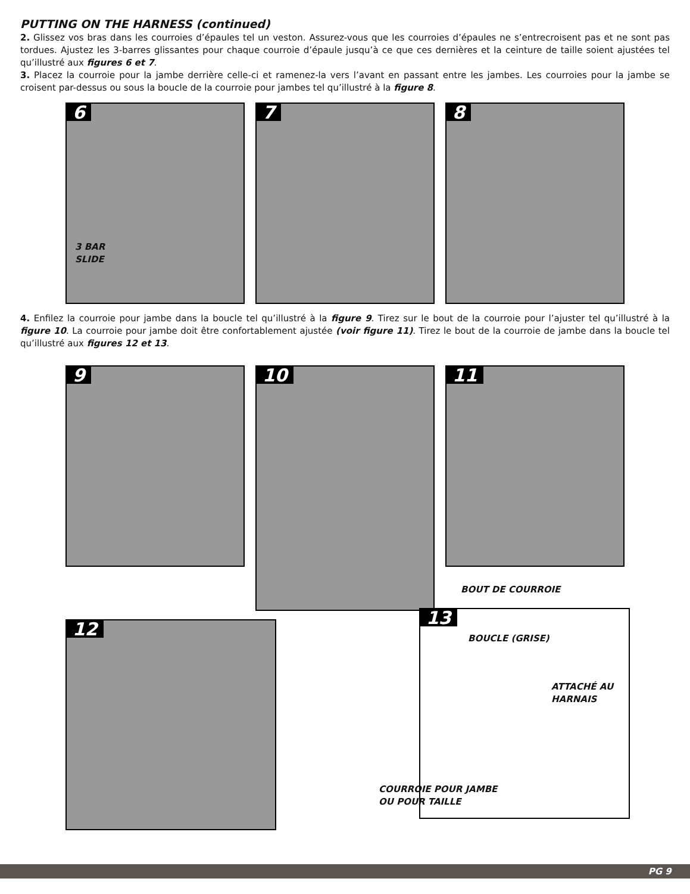PUTTING ON THE HARNESS (continued)
2. Glissez vos bras dans les courroies d’épaules tel un veston. Assurez-vous que les courroies d’épaules ne s’entrecroisent pas et ne sont pas tordues. Ajustez les 3-barres glissantes pour chaque courroie d’épaule jusqu’à ce que ces dernières et la ceinture de taille soient ajustées tel qu’illustré aux figures 6 et 7.
3. Placez la courroie pour la jambe derrière celle-ci et ramenez-la vers l’avant en passant entre les jambes. Les courroies pour la jambe se croisent par-dessus ou sous la boucle de la courroie pour jambes tel qu’illustré à la figure 8.
6
3 BAR
SLIDE
7 8
4. Enfilez la courroie pour jambe dans la boucle tel qu’illustré à la figure 9. Tirez sur le bout de la courroie pour l’ajuster tel qu’illustré à la figure 10. La courroie pour jambe doit être confortablement ajustée (voir figure 11). Tirez le bout de la courroie de jambe dans la boucle tel qu’illustré aux figures 12 et 13.
9
10
11
12
BOUT DE COURROIE
13
BOUCLE (GRISE)
ATTACHÉ AU
HARNAIS
COURROIE POUR JAMBE
OU POUR TAILLE
PG 9